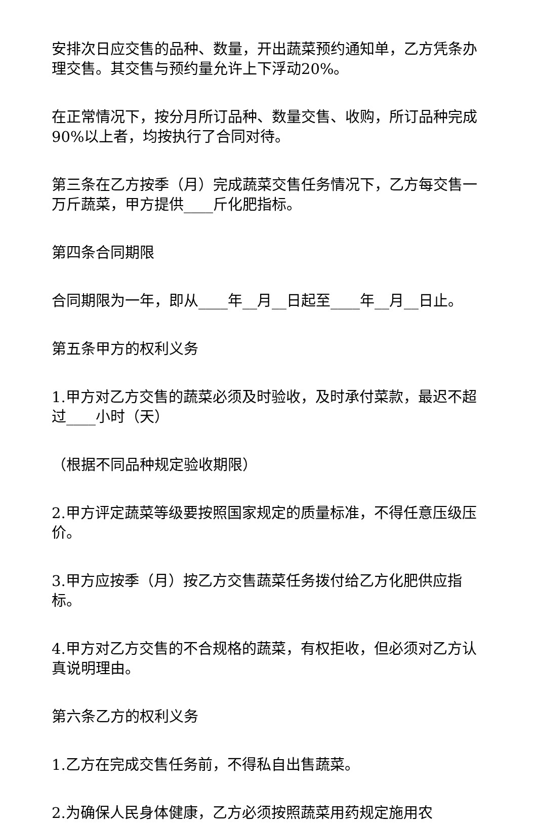安排次日应交售的品种、数量，开出蔬菜预约通知单，乙方凭条办理交售。其交售与预约量允许上下浮动20%。
在正常情况下，按分月所订品种、数量交售、收购，所订品种完成90%以上者，均按执行了合同对待。
第三条在乙方按季（月）完成蔬菜交售任务情况下，乙方每交售一万斤蔬菜，甲方提供____斤化肥指标。
第四条合同期限
合同期限为一年，即从____年__月__日起至____年__月__日止。
第五条甲方的权利义务
1.甲方对乙方交售的蔬菜必须及时验收，及时承付菜款，最迟不超过____小时（天）
（根据不同品种规定验收期限）
2.甲方评定蔬菜等级要按照国家规定的质量标准，不得任意压级压价。
3.甲方应按季（月）按乙方交售蔬菜任务拨付给乙方化肥供应指标。
4.甲方对乙方交售的不合规格的蔬菜，有权拒收，但必须对乙方认真说明理由。
第六条乙方的权利义务
1.乙方在完成交售任务前，不得私自出售蔬菜。
2.为确保人民身体健康，乙方必须按照蔬菜用药规定施用农